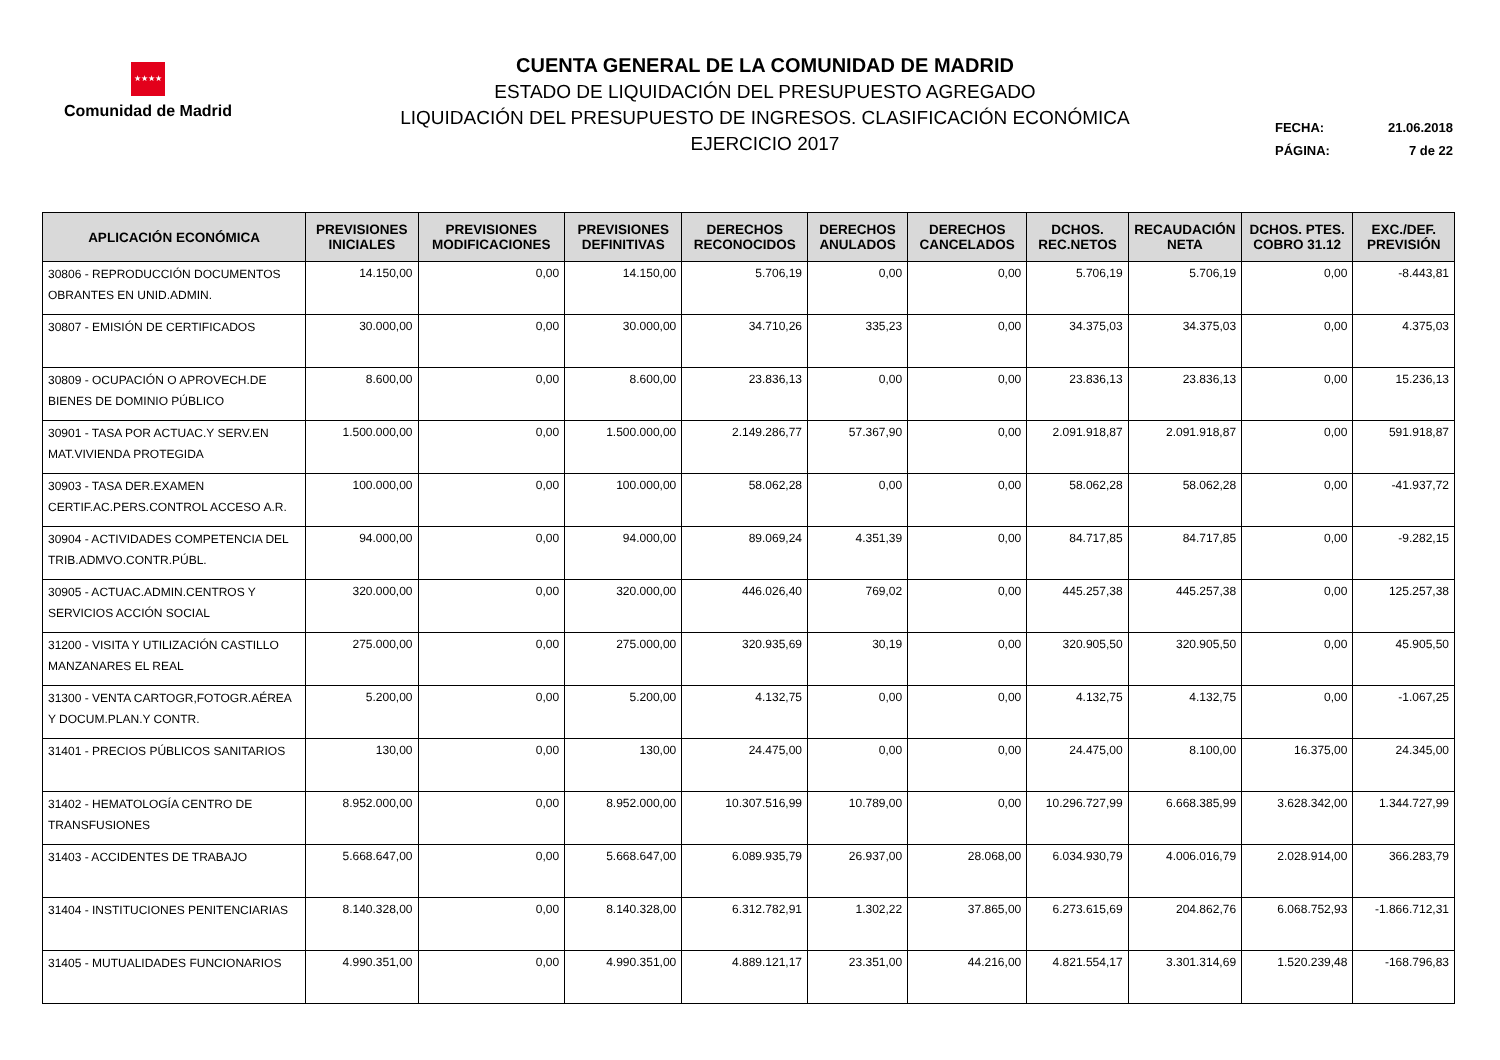★★★★
Comunidad de Madrid
CUENTA GENERAL DE LA COMUNIDAD DE MADRID
ESTADO DE LIQUIDACIÓN DEL PRESUPUESTO AGREGADO
LIQUIDACIÓN DEL PRESUPUESTO DE INGRESOS. CLASIFICACIÓN ECONÓMICA
EJERCICIO 2017
FECHA: 21.06.2018
PÁGINA: 7 de 22
| APLICACIÓN ECONÓMICA | PREVISIONES INICIALES | PREVISIONES MODIFICACIONES | PREVISIONES DEFINITIVAS | DERECHOS RECONOCIDOS | DERECHOS ANULADOS | DERECHOS CANCELADOS | DCHOS. REC.NETOS | RECAUDACIÓN NETA | DCHOS. PTES. COBRO 31.12 | EXC./DEF. PREVISIÓN |
| --- | --- | --- | --- | --- | --- | --- | --- | --- | --- | --- |
| 30806 - REPRODUCCIÓN DOCUMENTOS OBRANTES EN UNID.ADMIN. | 14.150,00 | 0,00 | 14.150,00 | 5.706,19 | 0,00 | 0,00 | 5.706,19 | 5.706,19 | 0,00 | -8.443,81 |
| 30807 - EMISIÓN DE CERTIFICADOS | 30.000,00 | 0,00 | 30.000,00 | 34.710,26 | 335,23 | 0,00 | 34.375,03 | 34.375,03 | 0,00 | 4.375,03 |
| 30809 - OCUPACIÓN O APROVECH.DE BIENES DE DOMINIO PÚBLICO | 8.600,00 | 0,00 | 8.600,00 | 23.836,13 | 0,00 | 0,00 | 23.836,13 | 23.836,13 | 0,00 | 15.236,13 |
| 30901 - TASA POR ACTUAC.Y SERV.EN MAT.VIVIENDA PROTEGIDA | 1.500.000,00 | 0,00 | 1.500.000,00 | 2.149.286,77 | 57.367,90 | 0,00 | 2.091.918,87 | 2.091.918,87 | 0,00 | 591.918,87 |
| 30903 - TASA DER.EXAMEN CERTIF.AC.PERS.CONTROL ACCESO A.R. | 100.000,00 | 0,00 | 100.000,00 | 58.062,28 | 0,00 | 0,00 | 58.062,28 | 58.062,28 | 0,00 | -41.937,72 |
| 30904 - ACTIVIDADES COMPETENCIA DEL TRIB.ADMVO.CONTR.PÚBL. | 94.000,00 | 0,00 | 94.000,00 | 89.069,24 | 4.351,39 | 0,00 | 84.717,85 | 84.717,85 | 0,00 | -9.282,15 |
| 30905 - ACTUAC.ADMIN.CENTROS Y SERVICIOS ACCIÓN SOCIAL | 320.000,00 | 0,00 | 320.000,00 | 446.026,40 | 769,02 | 0,00 | 445.257,38 | 445.257,38 | 0,00 | 125.257,38 |
| 31200 - VISITA Y UTILIZACIÓN CASTILLO MANZANARES EL REAL | 275.000,00 | 0,00 | 275.000,00 | 320.935,69 | 30,19 | 0,00 | 320.905,50 | 320.905,50 | 0,00 | 45.905,50 |
| 31300 - VENTA CARTOGR,FOTOGR.AÉREA Y DOCUM.PLAN.Y CONTR. | 5.200,00 | 0,00 | 5.200,00 | 4.132,75 | 0,00 | 0,00 | 4.132,75 | 4.132,75 | 0,00 | -1.067,25 |
| 31401 - PRECIOS PÚBLICOS SANITARIOS | 130,00 | 0,00 | 130,00 | 24.475,00 | 0,00 | 0,00 | 24.475,00 | 8.100,00 | 16.375,00 | 24.345,00 |
| 31402 - HEMATOLOGÍA CENTRO DE TRANSFUSIONES | 8.952.000,00 | 0,00 | 8.952.000,00 | 10.307.516,99 | 10.789,00 | 0,00 | 10.296.727,99 | 6.668.385,99 | 3.628.342,00 | 1.344.727,99 |
| 31403 - ACCIDENTES DE TRABAJO | 5.668.647,00 | 0,00 | 5.668.647,00 | 6.089.935,79 | 26.937,00 | 28.068,00 | 6.034.930,79 | 4.006.016,79 | 2.028.914,00 | 366.283,79 |
| 31404 - INSTITUCIONES PENITENCIARIAS | 8.140.328,00 | 0,00 | 8.140.328,00 | 6.312.782,91 | 1.302,22 | 37.865,00 | 6.273.615,69 | 204.862,76 | 6.068.752,93 | -1.866.712,31 |
| 31405 - MUTUALIDADES FUNCIONARIOS | 4.990.351,00 | 0,00 | 4.990.351,00 | 4.889.121,17 | 23.351,00 | 44.216,00 | 4.821.554,17 | 3.301.314,69 | 1.520.239,48 | -168.796,83 |